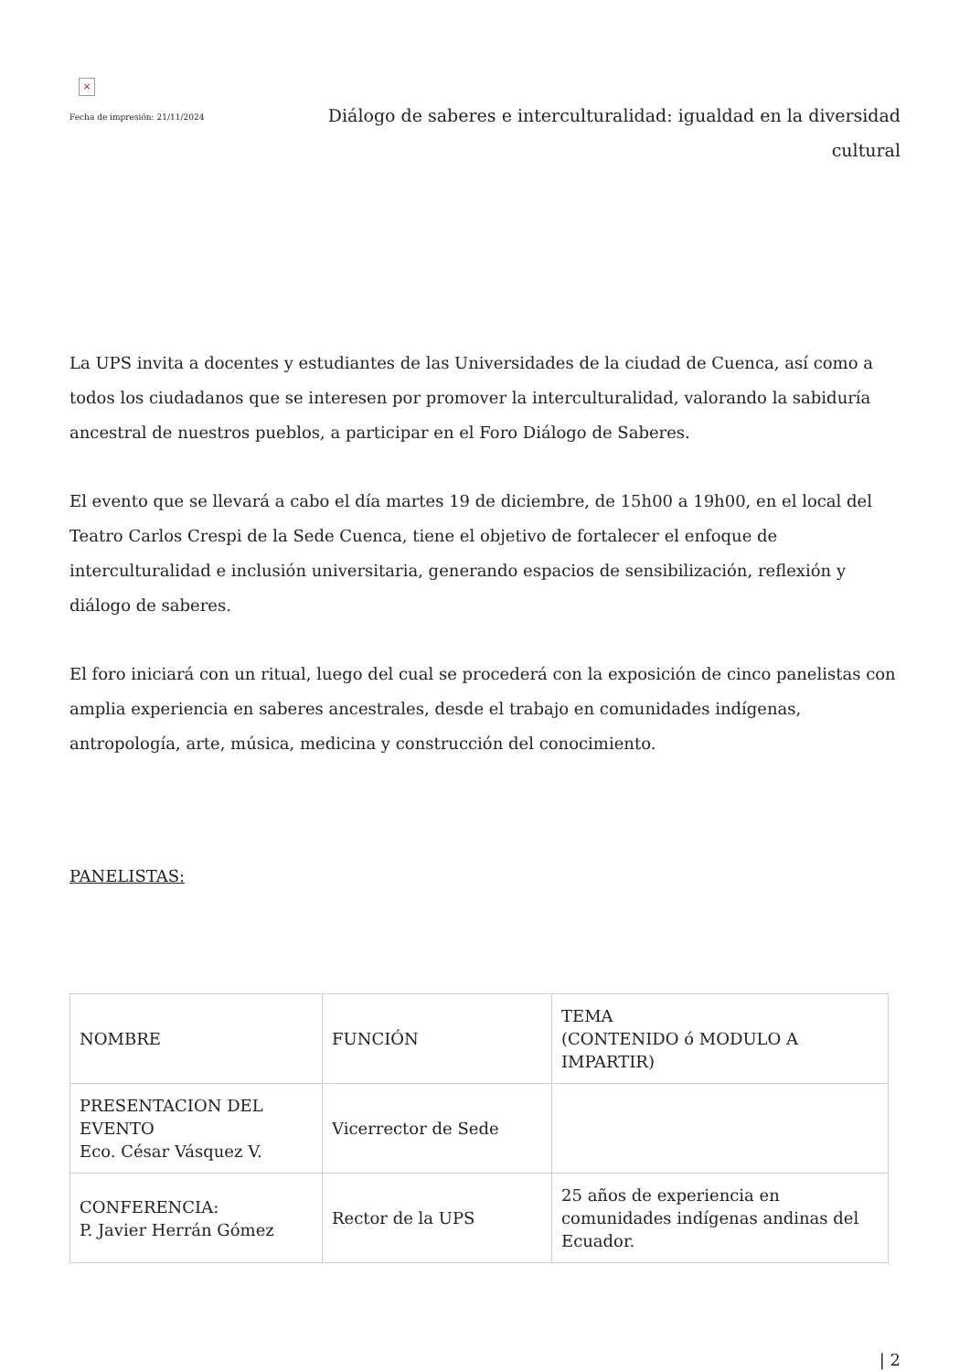×
Fecha de impresión: 21/11/2024
Diálogo de saberes e interculturalidad: igualdad en la diversidad cultural
La UPS invita a docentes y estudiantes de las Universidades de la ciudad de Cuenca, así como a todos los ciudadanos que se interesen por promover la interculturalidad, valorando la sabiduría ancestral de nuestros pueblos, a participar en el Foro Diálogo de Saberes.
El evento que se llevará a cabo el día martes 19 de diciembre, de 15h00 a 19h00, en el local del Teatro Carlos Crespi de la Sede Cuenca, tiene el objetivo de fortalecer el enfoque de interculturalidad e inclusión universitaria, generando espacios de sensibilización, reflexión y diálogo de saberes.
El foro iniciará con un ritual, luego del cual se procederá con la exposición de cinco panelistas con amplia experiencia en saberes ancestrales, desde el trabajo en comunidades indígenas, antropología, arte, música, medicina y construcción del conocimiento.
PANELISTAS:
| NOMBRE | FUNCIÓN | TEMA (CONTENIDO ó MODULO A IMPARTIR) |
| PRESENTACION DEL EVENTO Eco. César Vásquez V. | Vicerrector de Sede | |
| CONFERENCIA: P. Javier Herrán Gómez | Rector de la UPS | 25 años de experiencia en comunidades indígenas andinas del Ecuador. |
| 2